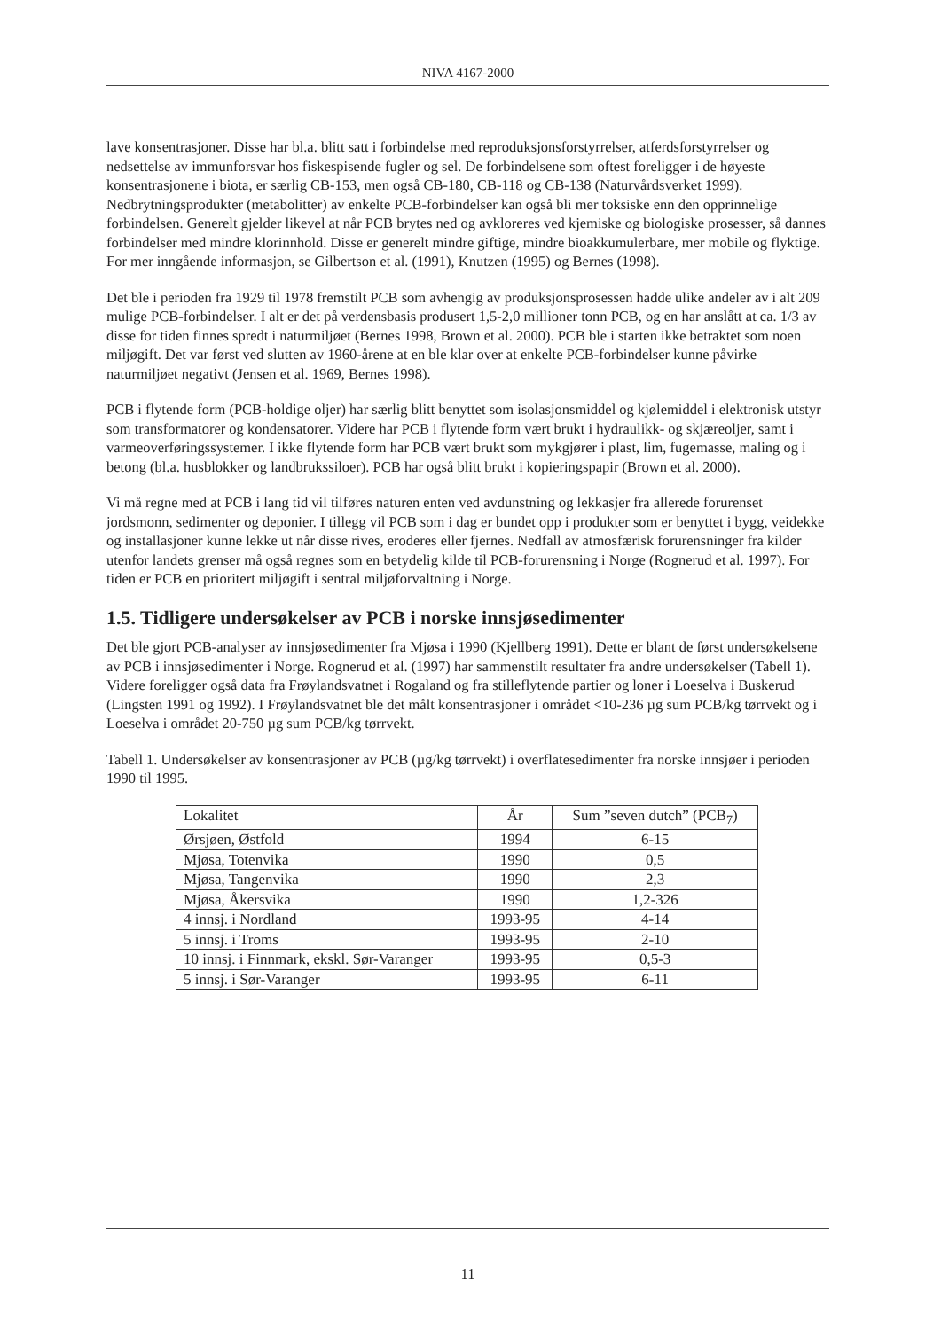NIVA 4167-2000
lave konsentrasjoner. Disse har bl.a. blitt satt i forbindelse med reproduksjonsforstyrrelser, atferdsforstyrrelser og nedsettelse av immunforsvar hos fiskespisende fugler og sel. De forbindelsene som oftest foreligger i de høyeste konsentrasjonene i biota, er særlig CB-153, men også CB-180, CB-118 og CB-138 (Naturvårdsverket 1999). Nedbrytningsprodukter (metabolitter) av enkelte PCB-forbindelser kan også bli mer toksiske enn den opprinnelige forbindelsen. Generelt gjelder likevel at når PCB brytes ned og avkloreres ved kjemiske og biologiske prosesser, så dannes forbindelser med mindre klorinnhold. Disse er generelt mindre giftige, mindre bioakkumulerbare, mer mobile og flyktige. For mer inngående informasjon, se Gilbertson et al. (1991), Knutzen (1995) og Bernes (1998).
Det ble i perioden fra 1929 til 1978 fremstilt PCB som avhengig av produksjonsprosessen hadde ulike andeler av i alt 209 mulige PCB-forbindelser. I alt er det på verdensbasis produsert 1,5-2,0 millioner tonn PCB, og en har anslått at ca. 1/3 av disse for tiden finnes spredt i naturmiljøet (Bernes 1998, Brown et al. 2000). PCB ble i starten ikke betraktet som noen miljøgift. Det var først ved slutten av 1960-årene at en ble klar over at enkelte PCB-forbindelser kunne påvirke naturmiljøet negativt (Jensen et al. 1969, Bernes 1998).
PCB i flytende form (PCB-holdige oljer) har særlig blitt benyttet som isolasjonsmiddel og kjølemiddel i elektronisk utstyr som transformatorer og kondensatorer. Videre har PCB i flytende form vært brukt i hydraulikk- og skjæreoljer, samt i varmeoverføringssystemer. I ikke flytende form har PCB vært brukt som mykgjører i plast, lim, fugemasse, maling og i betong (bl.a. husblokker og landbrukssiloer). PCB har også blitt brukt i kopieringspapir (Brown et al. 2000).
Vi må regne med at PCB i lang tid vil tilføres naturen enten ved avdunstning og lekkasjer fra allerede forurenset jordsmonn, sedimenter og deponier. I tillegg vil PCB som i dag er bundet opp i produkter som er benyttet i bygg, veidekke og installasjoner kunne lekke ut når disse rives, eroderes eller fjernes. Nedfall av atmosfærisk forurensninger fra kilder utenfor landets grenser må også regnes som en betydelig kilde til PCB-forurensning i Norge (Rognerud et al. 1997). For tiden er PCB en prioritert miljøgift i sentral miljøforvaltning i Norge.
1.5. Tidligere undersøkelser av PCB i norske innsjøsedimenter
Det ble gjort PCB-analyser av innsjøsedimenter fra Mjøsa i 1990 (Kjellberg 1991). Dette er blant de først undersøkelsene av PCB i innsjøsedimenter i Norge. Rognerud et al. (1997) har sammenstilt resultater fra andre undersøkelser (Tabell 1). Videre foreligger også data fra Frøylandsvatnet i Rogaland og fra stilleflytende partier og loner i Loeselva i Buskerud (Lingsten 1991 og 1992). I Frøylandsvatnet ble det målt konsentrasjoner i området <10-236 µg sum PCB/kg tørrvekt og i Loeselva i området 20-750 µg sum PCB/kg tørrvekt.
Tabell 1. Undersøkelser av konsentrasjoner av PCB (µg/kg tørrvekt) i overflatesedimenter fra norske innsjøer i perioden 1990 til 1995.
| Lokalitet | År | Sum ”seven dutch” (PCB<sub>7</sub>) |
| --- | --- | --- |
| Ørsjøen, Østfold | 1994 | 6-15 |
| Mjøsa, Totenvika | 1990 | 0,5 |
| Mjøsa, Tangenvika | 1990 | 2,3 |
| Mjøsa, Åkersvika | 1990 | 1,2-326 |
| 4 innsj. i Nordland | 1993-95 | 4-14 |
| 5 innsj. i Troms | 1993-95 | 2-10 |
| 10 innsj. i Finnmark, ekskl. Sør-Varanger | 1993-95 | 0,5-3 |
| 5 innsj. i Sør-Varanger | 1993-95 | 6-11 |
11